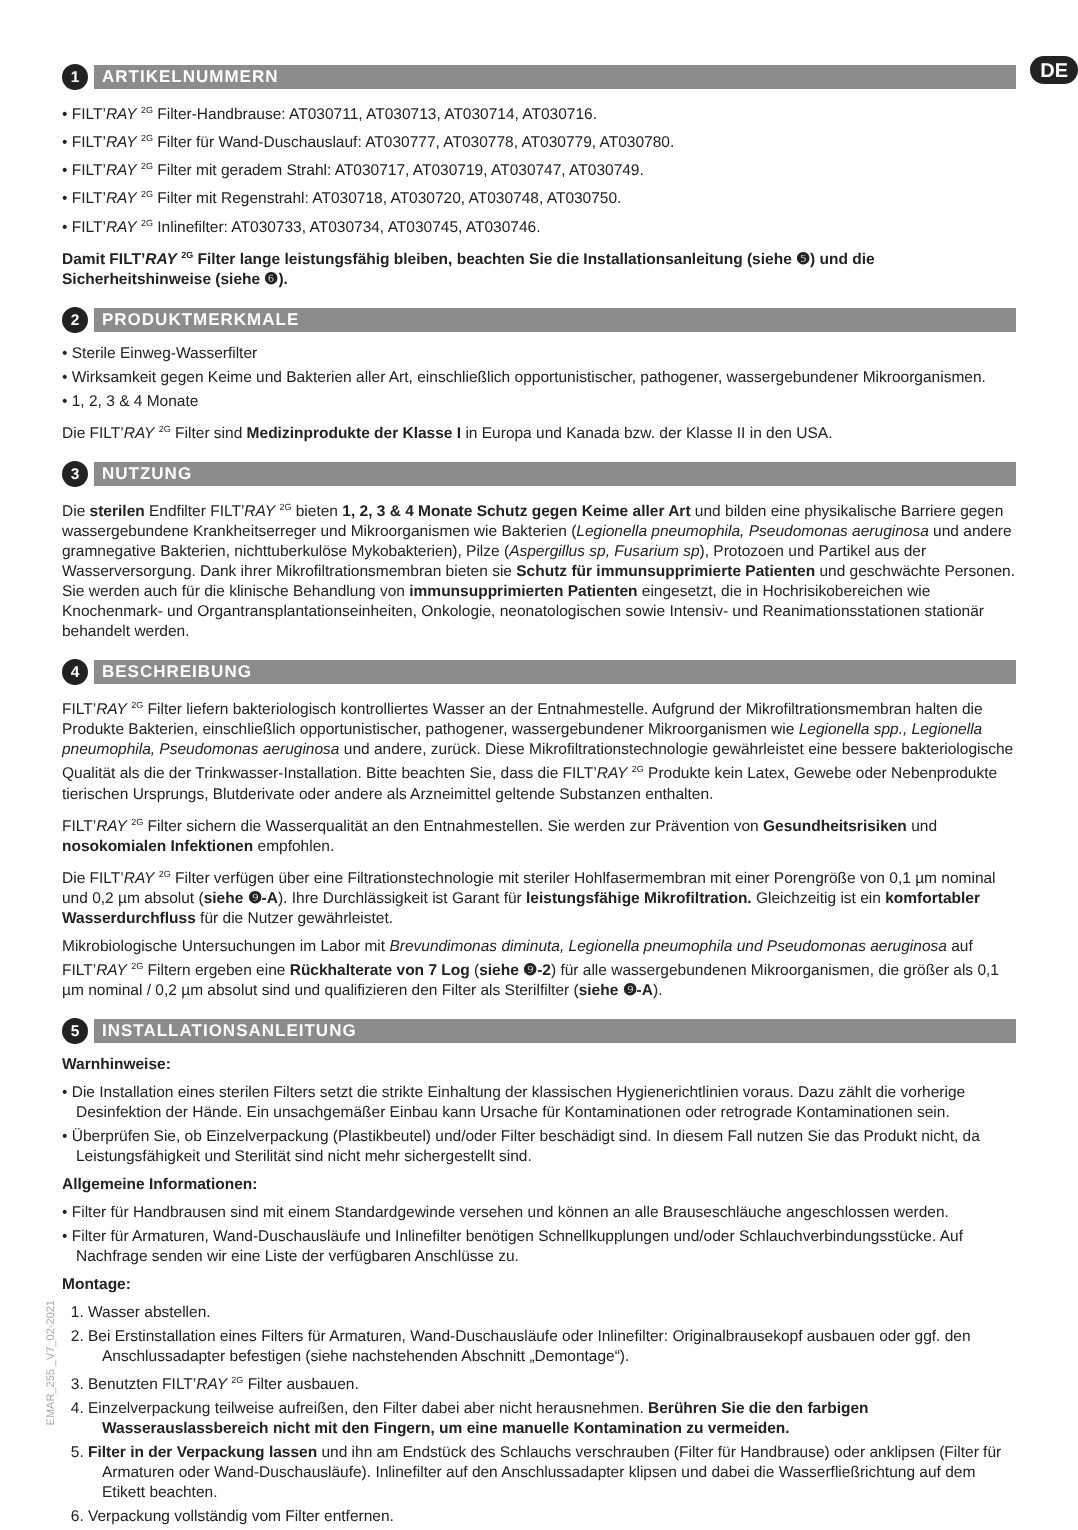EMAR_255 _V7_02-2021
1 ARTIKELNUMMERN DE
• FILT’RAY <sup>2G</sup> Filter-Handbrause: AT030711, AT030713, AT030714, AT030716.
• FILT’RAY <sup>2G</sup> Filter für Wand-Duschauslauf: AT030777, AT030778, AT030779, AT030780.
• FILT’RAY <sup>2G</sup> Filter mit geradem Strahl: AT030717, AT030719, AT030747, AT030749.
• FILT’RAY <sup>2G</sup> Filter mit Regenstrahl: AT030718, AT030720, AT030748, AT030750.
• FILT’RAY <sup>2G</sup> Inlinefilter: AT030733, AT030734, AT030745, AT030746.
Damit FILT’RAY <sup>2G</sup> Filter lange leistungsfähig bleiben, beachten Sie die Installationsanleitung (siehe ❺) und die Sicherheitshinweise (siehe ❻).
2 PRODUKTMERKMALE
• Sterile Einweg-Wasserfilter
• Wirksamkeit gegen Keime und Bakterien aller Art, einschließlich opportunistischer, pathogener, wassergebundener Mikroorganismen.
• 1, 2, 3 & 4 Monate
Die FILT’RAY <sup>2G</sup> Filter sind Medizinprodukte der Klasse I in Europa und Kanada bzw. der Klasse II in den USA.
3 NUTZUNG
Die sterilen Endfilter FILT’RAY <sup>2G</sup> bieten 1, 2, 3 & 4 Monate Schutz gegen Keime aller Art und bilden eine physikalische Barriere gegen wassergebundene Krankheitserreger und Mikroorganismen wie Bakterien (Legionella pneumophila, Pseudomonas aeruginosa und andere gramnegative Bakterien, nichttuberkulöse Mykobakterien), Pilze (Aspergillus sp, Fusarium sp), Protozoen und Partikel aus der Wasserversorgung. Dank ihrer Mikrofiltrationsmembran bieten sie Schutz für immunsupprimierte Patienten und geschwächte Personen. Sie werden auch für die klinische Behandlung von immunsupprimierten Patienten eingesetzt, die in Hochrisikobereichen wie Knochenmark- und Organtransplantationseinheiten, Onkologie, neonatologischen sowie Intensiv- und Reanimationsstationen stationär behandelt werden.
4 BESCHREIBUNG
FILT’RAY <sup>2G</sup> Filter liefern bakteriologisch kontrolliertes Wasser an der Entnahmestelle. Aufgrund der Mikrofiltrationsmembran halten die Produkte Bakterien, einschließlich opportunistischer, pathogener, wassergebundener Mikroorganismen wie Legionella spp., Legionella pneumophila, Pseudomonas aeruginosa und andere, zurück. Diese Mikrofiltrationstechnologie gewährleistet eine bessere bakteriologische Qualität als die der Trinkwasser-Installation. Bitte beachten Sie, dass die FILT’RAY <sup>2G</sup> Produkte kein Latex, Gewebe oder Nebenprodukte tierischen Ursprungs, Blutderivate oder andere als Arzneimittel geltende Substanzen enthalten.
FILT’RAY <sup>2G</sup> Filter sichern die Wasserqualität an den Entnahmestellen. Sie werden zur Prävention von Gesundheitsrisiken und nosokomialen Infektionen empfohlen.
Die FILT’RAY <sup>2G</sup> Filter verfügen über eine Filtrationstechnologie mit steriler Hohlfasermembran mit einer Porengröße von 0,1 µm nominal und 0,2 µm absolut (siehe ❾-A). Ihre Durchlässigkeit ist Garant für leistungsfähige Mikrofiltration. Gleichzeitig ist ein komfortabler Wasserdurchfluss für die Nutzer gewährleistet.
Mikrobiologische Untersuchungen im Labor mit Brevundimonas diminuta, Legionella pneumophila und Pseudomonas aeruginosa auf FILT’RAY <sup>2G</sup> Filtern ergeben eine Rückhalterate von 7 Log (siehe ❾-2) für alle wassergebundenen Mikroorganismen, die größer als 0,1 µm nominal / 0,2 µm absolut sind und qualifizieren den Filter als Sterilfilter (siehe ❾-A).
5 INSTALLATIONSANLEITUNG
Warnhinweise:
• Die Installation eines sterilen Filters setzt die strikte Einhaltung der klassischen Hygienerichtlinien voraus. Dazu zählt die vorherige Desinfektion der Hände. Ein unsachgemäßer Einbau kann Ursache für Kontaminationen oder retrograde Kontaminationen sein.
• Überprüfen Sie, ob Einzelverpackung (Plastikbeutel) und/oder Filter beschädigt sind. In diesem Fall nutzen Sie das Produkt nicht, da Leistungsfähigkeit und Sterilität sind nicht mehr sichergestellt sind.
Allgemeine Informationen:
• Filter für Handbrausen sind mit einem Standardgewinde versehen und können an alle Brauseschläuche angeschlossen werden.
• Filter für Armaturen, Wand-Duschausläufe und Inlinefilter benötigen Schnellkupplungen und/oder Schlauchverbindungsstücke. Auf Nachfrage senden wir eine Liste der verfügbaren Anschlüsse zu.
Montage:
1. Wasser abstellen.
2. Bei Erstinstallation eines Filters für Armaturen, Wand-Duschausläufe oder Inlinefilter: Originalbrausekopf ausbauen oder ggf. den Anschlussadapter befestigen (siehe nachstehenden Abschnitt „Demontage“).
3. Benutzten FILT’RAY <sup>2G</sup> Filter ausbauen.
4. Einzelverpackung teilweise aufreißen, den Filter dabei aber nicht herausnehmen. Berühren Sie die den farbigen Wasserauslassbereich nicht mit den Fingern, um eine manuelle Kontamination zu vermeiden.
5. Filter in der Verpackung lassen und ihn am Endstück des Schlauchs verschrauben (Filter für Handbrause) oder anklipsen (Filter für Armaturen oder Wand-Duschausläufe). Inlinefilter auf den Anschlussadapter klipsen und dabei die Wasserfließrichtung auf dem Etikett beachten.
6. Verpackung vollständig vom Filter entfernen.